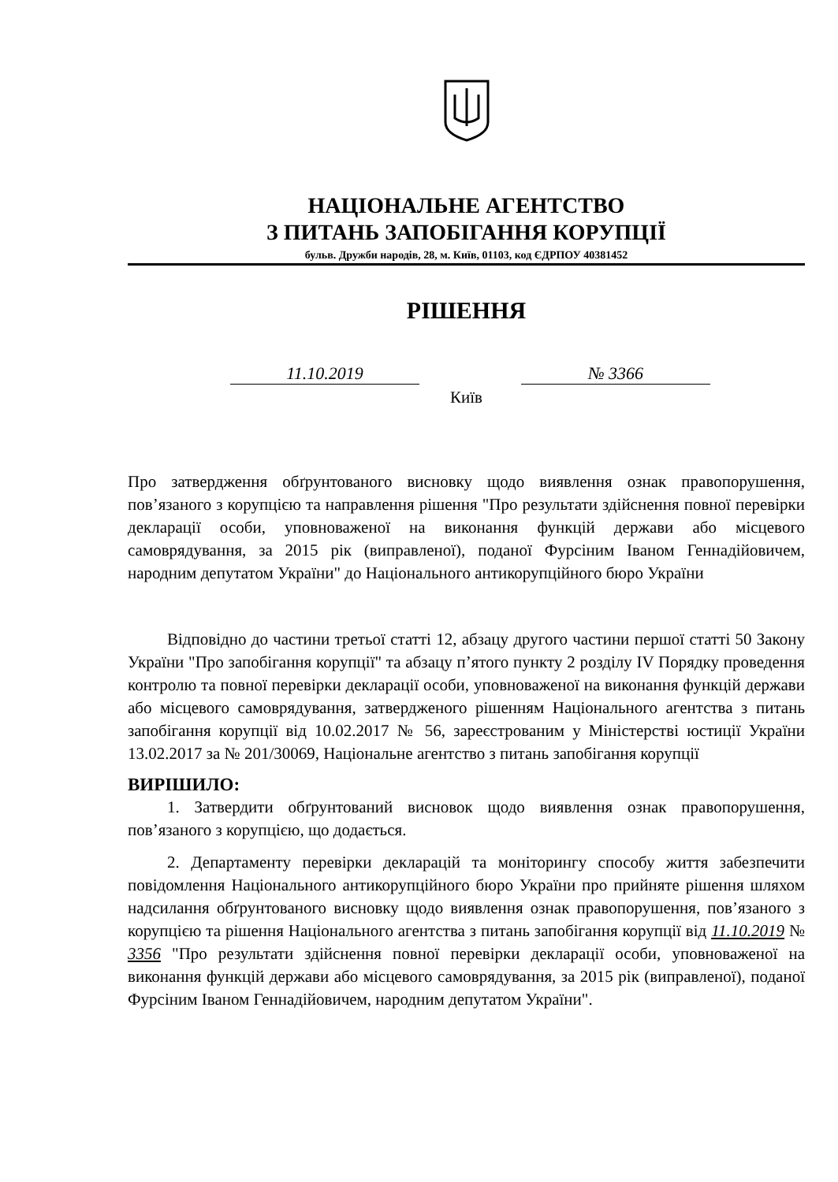НАЦІОНАЛЬНЕ АГЕНТСТВО
З ПИТАНЬ ЗАПОБІГАННЯ КОРУПЦІЇ
бульв. Дружби народів, 28, м. Київ, 01103, код ЄДРПОУ 40381452
РІШЕННЯ
11.10.2019 № 3366
Київ
Про затвердження обґрунтованого висновку щодо виявлення ознак правопорушення, пов’язаного з корупцією та направлення рішення "Про результати здійснення повної перевірки декларації особи, уповноваженої на виконання функцій держави або місцевого самоврядування, за 2015 рік (виправленої), поданої Фурсіним Іваном Геннадійовичем, народним депутатом України" до Національного антикорупційного бюро України
Відповідно до частини третьої статті 12, абзацу другого частини першої статті 50 Закону України "Про запобігання корупції" та абзацу п’ятого пункту 2 розділу IV Порядку проведення контролю та повної перевірки декларації особи, уповноваженої на виконання функцій держави або місцевого самоврядування, затвердженого рішенням Національного агентства з питань запобігання корупції від 10.02.2017 № 56, зареєстрованим у Міністерстві юстиції України 13.02.2017 за № 201/30069, Національне агентство з питань запобігання корупції
ВИРІШИЛО:
1. Затвердити обґрунтований висновок щодо виявлення ознак правопорушення, пов’язаного з корупцією, що додається.
2. Департаменту перевірки декларацій та моніторингу способу життя забезпечити повідомлення Національного антикорупційного бюро України про прийняте рішення шляхом надсилання обґрунтованого висновку щодо виявлення ознак правопорушення, пов’язаного з корупцією та рішення Національного агентства з питань запобігання корупції від 11.10.2019 № 3356 "Про результати здійснення повної перевірки декларації особи, уповноваженої на виконання функцій держави або місцевого самоврядування, за 2015 рік (виправленої), поданої Фурсіним Іваном Геннадійовичем, народним депутатом України".